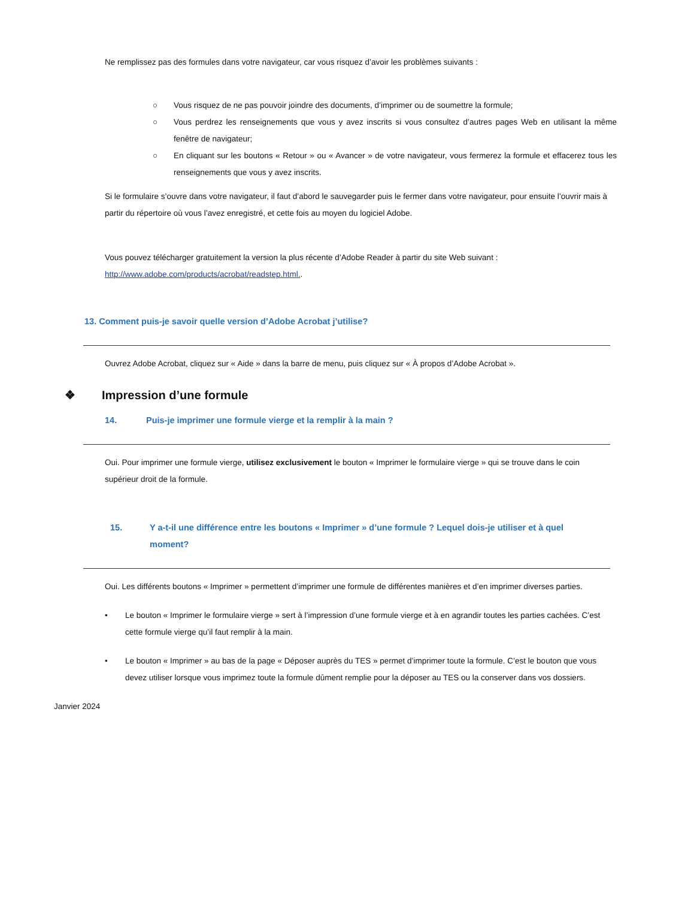Ne remplissez pas des formules dans votre navigateur, car vous risquez d’avoir les problèmes suivants :
○ Vous risquez de ne pas pouvoir joindre des documents, d’imprimer ou de soumettre la formule;
○ Vous perdrez les renseignements que vous y avez inscrits si vous consultez d’autres pages Web en utilisant la même fenêtre de navigateur;
○ En cliquant sur les boutons « Retour » ou « Avancer » de votre navigateur, vous fermerez la formule et effacerez tous les renseignements que vous y avez inscrits.
Si le formulaire s’ouvre dans votre navigateur, il faut d’abord le sauvegarder puis le fermer dans votre navigateur, pour ensuite l’ouvrir mais à partir du répertoire où vous l’avez enregistré, et cette fois au moyen du logiciel Adobe.
Vous pouvez télécharger gratuitement la version la plus récente d’Adobe Reader à partir du site Web suivant : http://www.adobe.com/products/acrobat/readstep.html..
13. Comment puis-je savoir quelle version d’Adobe Acrobat j’utilise?
Ouvrez Adobe Acrobat, cliquez sur « Aide » dans la barre de menu, puis cliquez sur « À propos d’Adobe Acrobat ».
❖ Impression d’une formule
14. Puis-je imprimer une formule vierge et la remplir à la main ?
Oui. Pour imprimer une formule vierge, utilisez exclusivement le bouton « Imprimer le formulaire vierge » qui se trouve dans le coin supérieur droit de la formule.
15. Y a-t-il une différence entre les boutons « Imprimer » d’une formule ? Lequel dois-je utiliser et à quel moment?
Oui. Les différents boutons « Imprimer » permettent d’imprimer une formule de différentes manières et d’en imprimer diverses parties.
• Le bouton « Imprimer le formulaire vierge » sert à l’impression d’une formule vierge et à en agrandir toutes les parties cachées. C’est cette formule vierge qu’il faut remplir à la main.
• Le bouton « Imprimer » au bas de la page « Déposer auprès du TES » permet d’imprimer toute la formule. C’est le bouton que vous devez utiliser lorsque vous imprimez toute la formule dûment remplie pour la déposer au TES ou la conserver dans vos dossiers.
Janvier 2024